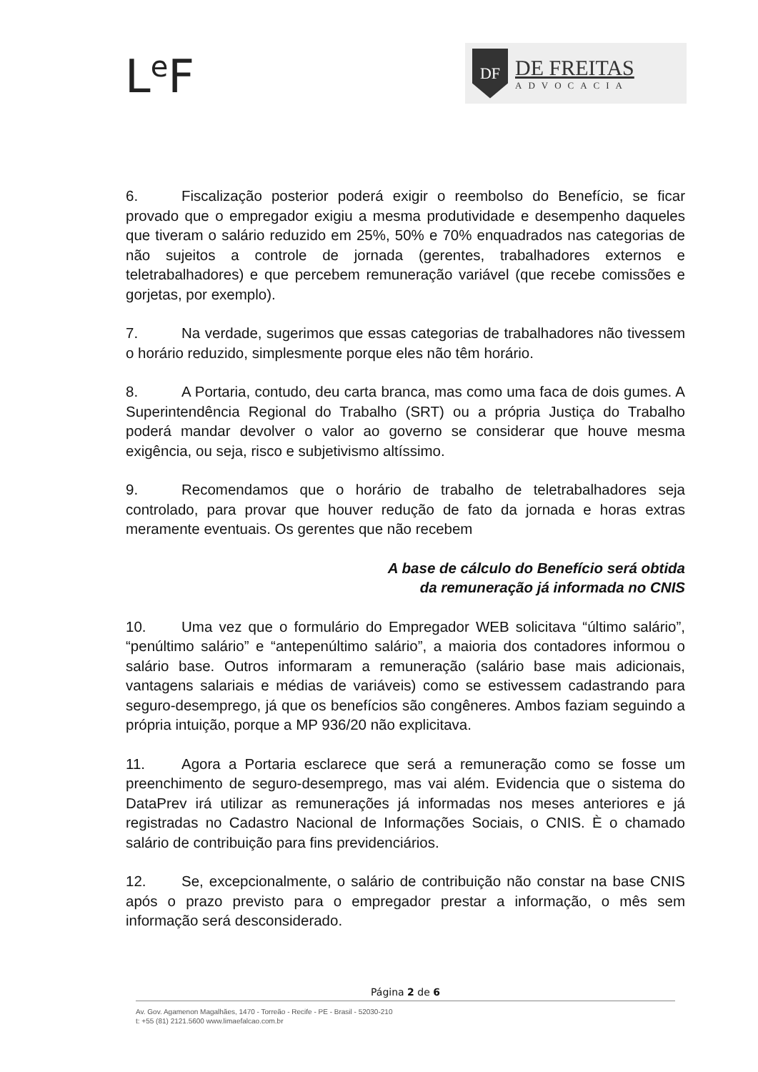L<sup>e</sup>F
DF
DE FREITAS
ADVOCACIA
6. Fiscalização posterior poderá exigir o reembolso do Benefício, se ficar provado que o empregador exigiu a mesma produtividade e desempenho daqueles que tiveram o salário reduzido em 25%, 50% e 70% enquadrados nas categorias de não sujeitos a controle de jornada (gerentes, trabalhadores externos e teletrabalhadores) e que percebem remuneração variável (que recebe comissões e gorjetas, por exemplo).
7. Na verdade, sugerimos que essas categorias de trabalhadores não tivessem o horário reduzido, simplesmente porque eles não têm horário.
8. A Portaria, contudo, deu carta branca, mas como uma faca de dois gumes. A Superintendência Regional do Trabalho (SRT) ou a própria Justiça do Trabalho poderá mandar devolver o valor ao governo se considerar que houve mesma exigência, ou seja, risco e subjetivismo altíssimo.
9. Recomendamos que o horário de trabalho de teletrabalhadores seja controlado, para provar que houver redução de fato da jornada e horas extras meramente eventuais. Os gerentes que não recebem
A base de cálculo do Benefício será obtida
da remuneração já informada no CNIS
10. Uma vez que o formulário do Empregador WEB solicitava “último salário”, “penúltimo salário” e “antepenúltimo salário”, a maioria dos contadores informou o salário base. Outros informaram a remuneração (salário base mais adicionais, vantagens salariais e médias de variáveis) como se estivessem cadastrando para seguro-desemprego, já que os benefícios são congêneres. Ambos faziam seguindo a própria intuição, porque a MP 936/20 não explicitava.
11. Agora a Portaria esclarece que será a remuneração como se fosse um preenchimento de seguro-desemprego, mas vai além. Evidencia que o sistema do DataPrev irá utilizar as remunerações já informadas nos meses anteriores e já registradas no Cadastro Nacional de Informações Sociais, o CNIS. È o chamado salário de contribuição para fins previdenciários.
12. Se, excepcionalmente, o salário de contribuição não constar na base CNIS após o prazo previsto para o empregador prestar a informação, o mês sem informação será desconsiderado.
Página 2 de 6
Av. Gov. Agamenon Magalhães, 1470 - Torreão - Recife - PE - Brasil - 52030-210
t: +55 (81) 2121.5600 www.limaefalcao.com.br